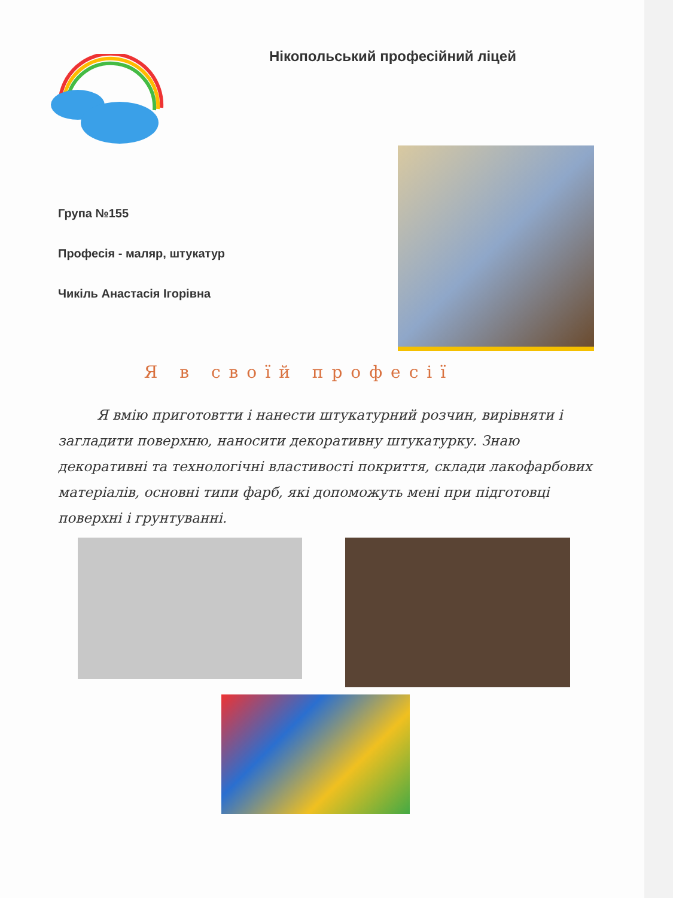Нікопольський професійний ліцей
Група №155
Професія - маляр, штукатур
Чикіль Анастасія Ігорівна
Я в своїй професії
Я вмію приготовтти і нанести штукатурний розчин, вирівняти і загладити поверхню, наносити декоративну штукатурку. Знаю декоративні та технологічні властивості покриття, склади лакофарбових матеріалів, основні типи фарб, які допоможуть мені при підготовці поверхні і грунтуванні.